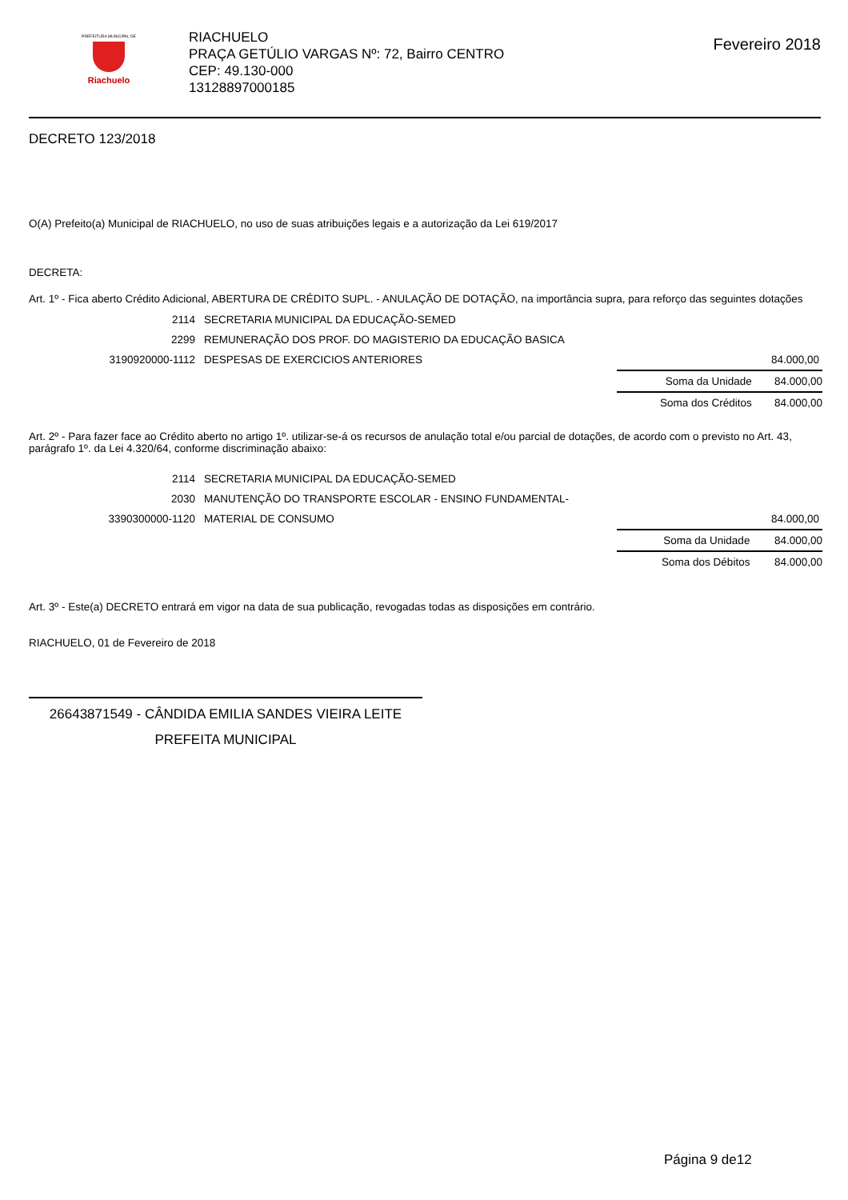PREFEITURA MUNICIPAL DE
Riachuelo
RIACHUELO
PRAÇA GETÚLIO VARGAS Nº: 72, Bairro CENTRO
CEP: 49.130-000
13128897000185
Fevereiro 2018
DECRETO 123/2018
O(A) Prefeito(a) Municipal de RIACHUELO, no uso de suas atribuições legais e a autorização da Lei 619/2017
DECRETA:
Art. 1º - Fica aberto Crédito Adicional, ABERTURA DE CRÉDITO SUPL. - ANULAÇÃO DE DOTAÇÃO, na importância supra, para reforço das seguintes dotações
| 2114 | SECRETARIA MUNICIPAL DA EDUCAÇÃO-SEMED | |
| 2299 | REMUNERAÇÃO DOS PROF. DO MAGISTERIO DA EDUCAÇÃO BASICA | |
| 3190920000-1112 | DESPESAS DE EXERCICIOS ANTERIORES | 84.000,00 |
| Soma da Unidade | 84.000,00 |
| Soma dos Créditos | 84.000,00 |
Art. 2º - Para fazer face ao Crédito aberto no artigo 1º. utilizar-se-á os recursos de anulação total e/ou parcial de dotações, de acordo com o previsto no Art. 43, parágrafo 1º. da Lei 4.320/64, conforme discriminação abaixo:
| 2114 | SECRETARIA MUNICIPAL DA EDUCAÇÃO-SEMED | |
| 2030 | MANUTENÇÃO DO TRANSPORTE ESCOLAR - ENSINO FUNDAMENTAL- | |
| 3390300000-1120 | MATERIAL DE CONSUMO | 84.000,00 |
| Soma da Unidade | 84.000,00 |
| Soma dos Débitos | 84.000,00 |
Art. 3º - Este(a) DECRETO entrará em vigor na data de sua publicação, revogadas todas as disposições em contrário.
RIACHUELO, 01 de Fevereiro de 2018
26643871549 - CÂNDIDA EMILIA SANDES VIEIRA LEITE
PREFEITA MUNICIPAL
Página 9 de12